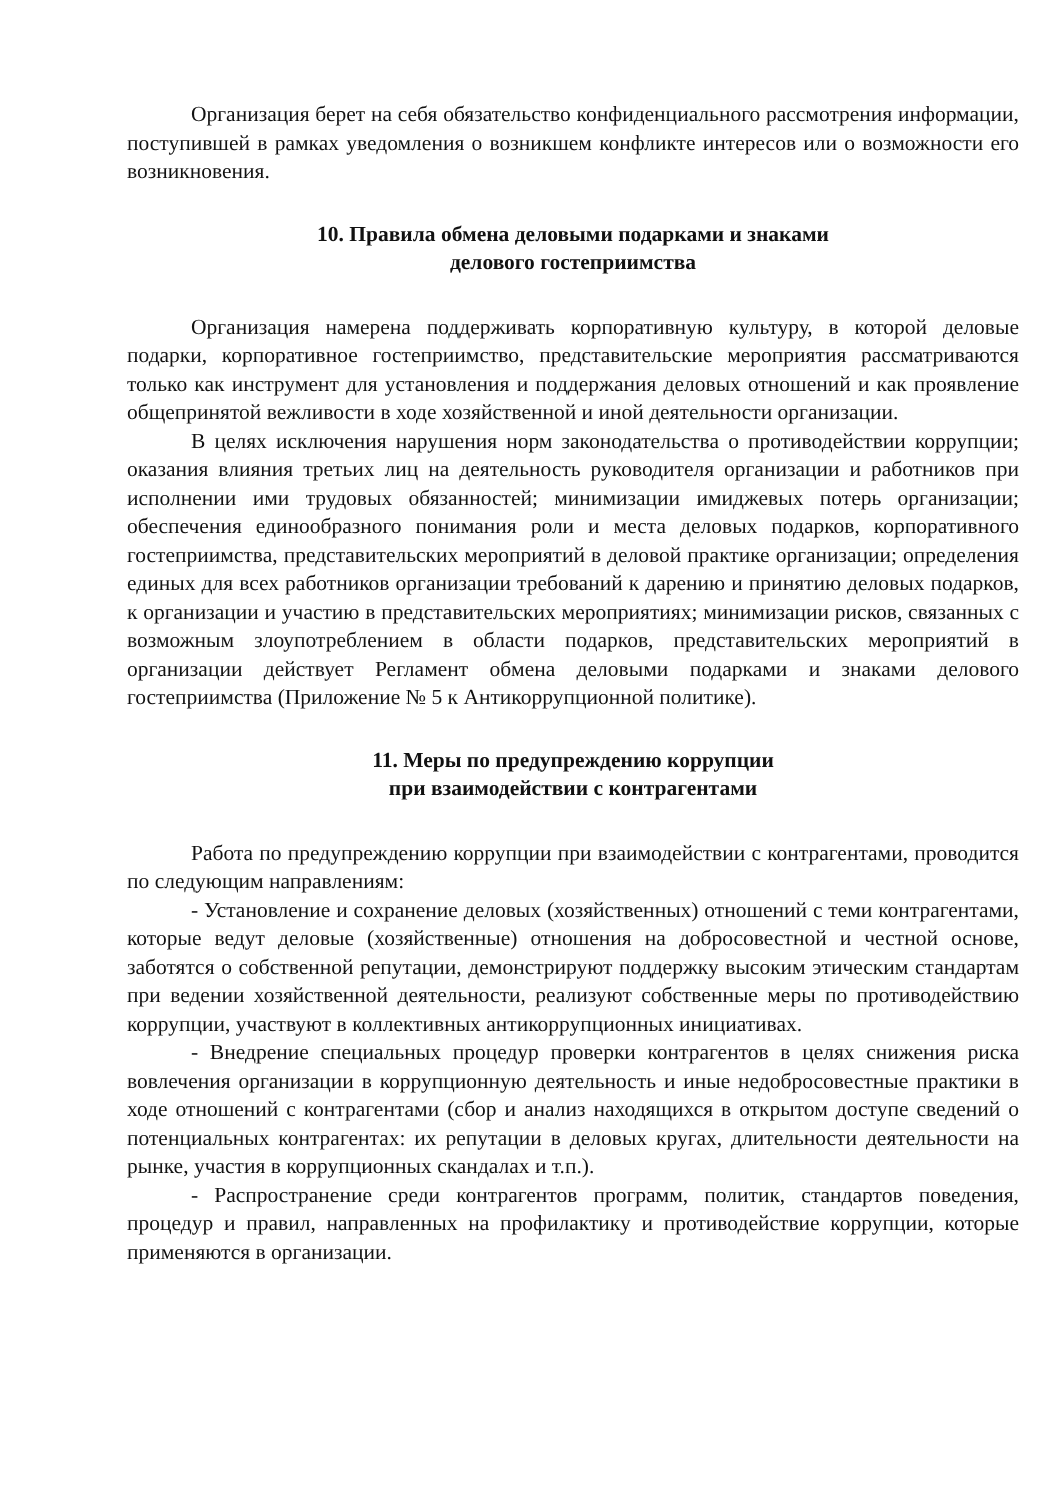Организация берет на себя обязательство конфиденциального рассмотрения информации, поступившей в рамках уведомления о возникшем конфликте интересов или о возможности его возникновения.
10. Правила обмена деловыми подарками и знаками
делового гостеприимства
Организация намерена поддерживать корпоративную культуру, в которой деловые подарки, корпоративное гостеприимство, представительские мероприятия рассматриваются только как инструмент для установления и поддержания деловых отношений и как проявление общепринятой вежливости в ходе хозяйственной и иной деятельности организации.
В целях исключения нарушения норм законодательства о противодействии коррупции; оказания влияния третьих лиц на деятельность руководителя организации и работников при исполнении ими трудовых обязанностей; минимизации имиджевых потерь организации; обеспечения единообразного понимания роли и места деловых подарков, корпоративного гостеприимства, представительских мероприятий в деловой практике организации; определения единых для всех работников организации требований к дарению и принятию деловых подарков, к организации и участию в представительских мероприятиях; минимизации рисков, связанных с возможным злоупотреблением в области подарков, представительских мероприятий в организации действует Регламент обмена деловыми подарками и знаками делового гостеприимства (Приложение № 5 к Антикоррупционной политике).
11. Меры по предупреждению коррупции
при взаимодействии с контрагентами
Работа по предупреждению коррупции при взаимодействии с контрагентами, проводится по следующим направлениям:
- Установление и сохранение деловых (хозяйственных) отношений с теми контрагентами, которые ведут деловые (хозяйственные) отношения на добросовестной и честной основе, заботятся о собственной репутации, демонстрируют поддержку высоким этическим стандартам при ведении хозяйственной деятельности, реализуют собственные меры по противодействию коррупции, участвуют в коллективных антикоррупционных инициативах.
- Внедрение специальных процедур проверки контрагентов в целях снижения риска вовлечения организации в коррупционную деятельность и иные недобросовестные практики в ходе отношений с контрагентами (сбор и анализ находящихся в открытом доступе сведений о потенциальных контрагентах: их репутации в деловых кругах, длительности деятельности на рынке, участия в коррупционных скандалах и т.п.).
- Распространение среди контрагентов программ, политик, стандартов поведения, процедур и правил, направленных на профилактику и противодействие коррупции, которые применяются в организации.